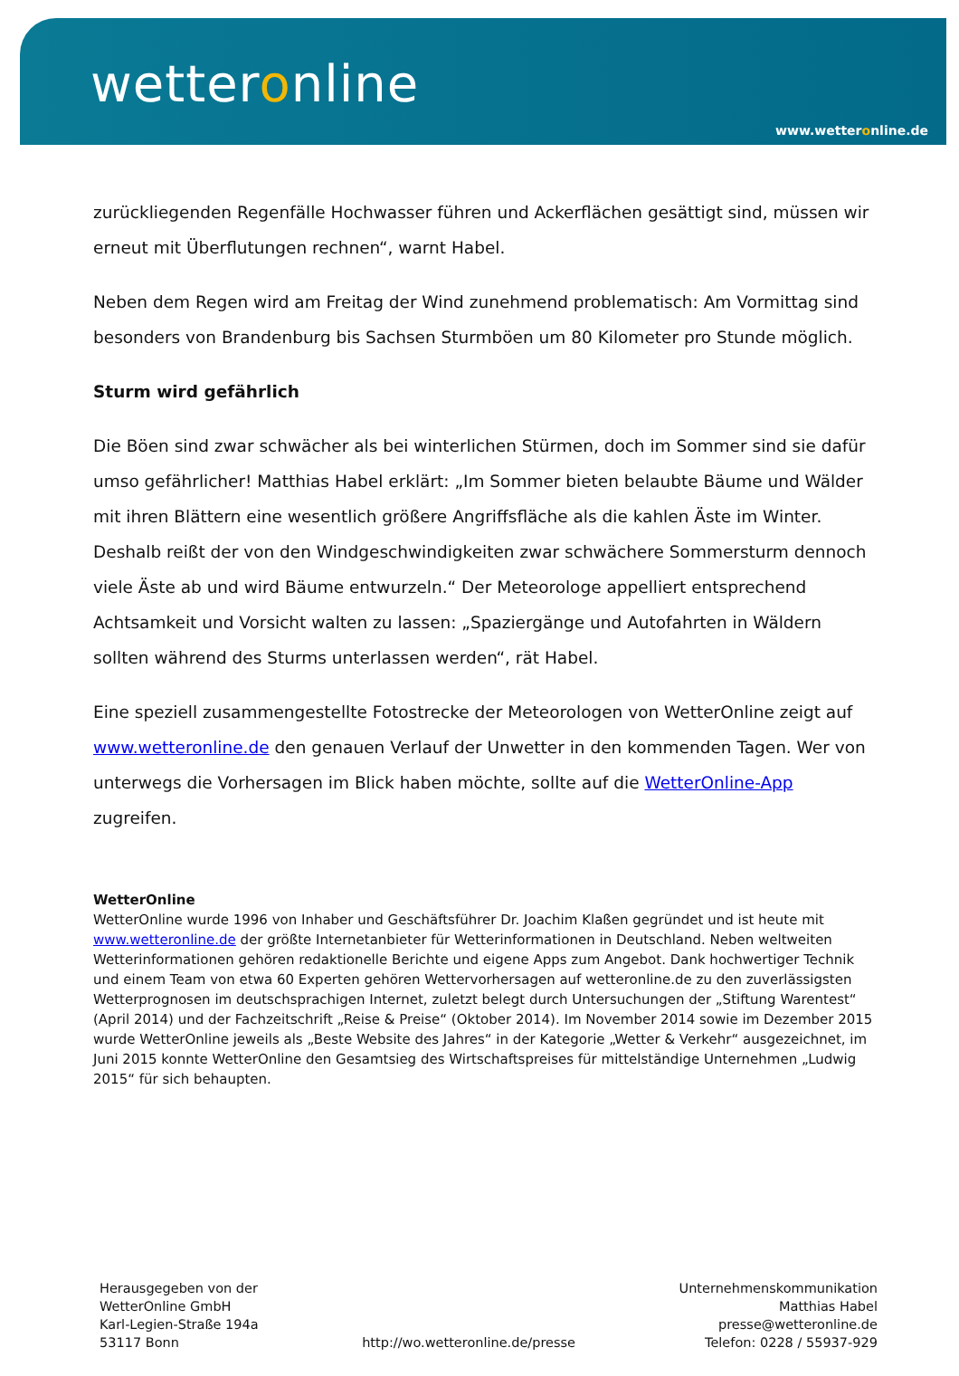wetteronline
www.wetteronline.de
zurückliegenden Regenfälle Hochwasser führen und Ackerflächen gesättigt sind, müssen wir erneut mit Überflutungen rechnen“, warnt Habel.
Neben dem Regen wird am Freitag der Wind zunehmend problematisch: Am Vormittag sind besonders von Brandenburg bis Sachsen Sturmböen um 80 Kilometer pro Stunde möglich.
Sturm wird gefährlich
Die Böen sind zwar schwächer als bei winterlichen Stürmen, doch im Sommer sind sie dafür umso gefährlicher! Matthias Habel erklärt: „Im Sommer bieten belaubte Bäume und Wälder mit ihren Blättern eine wesentlich größere Angriffsfläche als die kahlen Äste im Winter. Deshalb reißt der von den Windgeschwindigkeiten zwar schwächere Sommersturm dennoch viele Äste ab und wird Bäume entwurzeln.“ Der Meteorologe appelliert entsprechend Achtsamkeit und Vorsicht walten zu lassen: „Spaziergänge und Autofahrten in Wäldern sollten während des Sturms unterlassen werden“, rät Habel.
Eine speziell zusammengestellte Fotostrecke der Meteorologen von WetterOnline zeigt auf www.wetteronline.de den genauen Verlauf der Unwetter in den kommenden Tagen. Wer von unterwegs die Vorhersagen im Blick haben möchte, sollte auf die WetterOnline-App zugreifen.
WetterOnline
WetterOnline wurde 1996 von Inhaber und Geschäftsführer Dr. Joachim Klaßen gegründet und ist heute mit www.wetteronline.de der größte Internetanbieter für Wetterinformationen in Deutschland. Neben weltweiten Wetterinformationen gehören redaktionelle Berichte und eigene Apps zum Angebot. Dank hochwertiger Technik und einem Team von etwa 60 Experten gehören Wettervorhersagen auf wetteronline.de zu den zuverlässigsten Wetterprognosen im deutschsprachigen Internet, zuletzt belegt durch Untersuchungen der „Stiftung Warentest“ (April 2014) und der Fachzeitschrift „Reise & Preise“ (Oktober 2014). Im November 2014 sowie im Dezember 2015 wurde WetterOnline jeweils als „Beste Website des Jahres“ in der Kategorie „Wetter & Verkehr“ ausgezeichnet, im Juni 2015 konnte WetterOnline den Gesamtsieg des Wirtschaftspreises für mittelständige Unternehmen „Ludwig 2015“ für sich behaupten.
Herausgegeben von der
WetterOnline GmbH
Karl-Legien-Straße 194a
53117 Bonn
http://wo.wetteronline.de/presse
Unternehmenskommunikation
Matthias Habel
presse@wetteronline.de
Telefon: 0228 / 55937-929